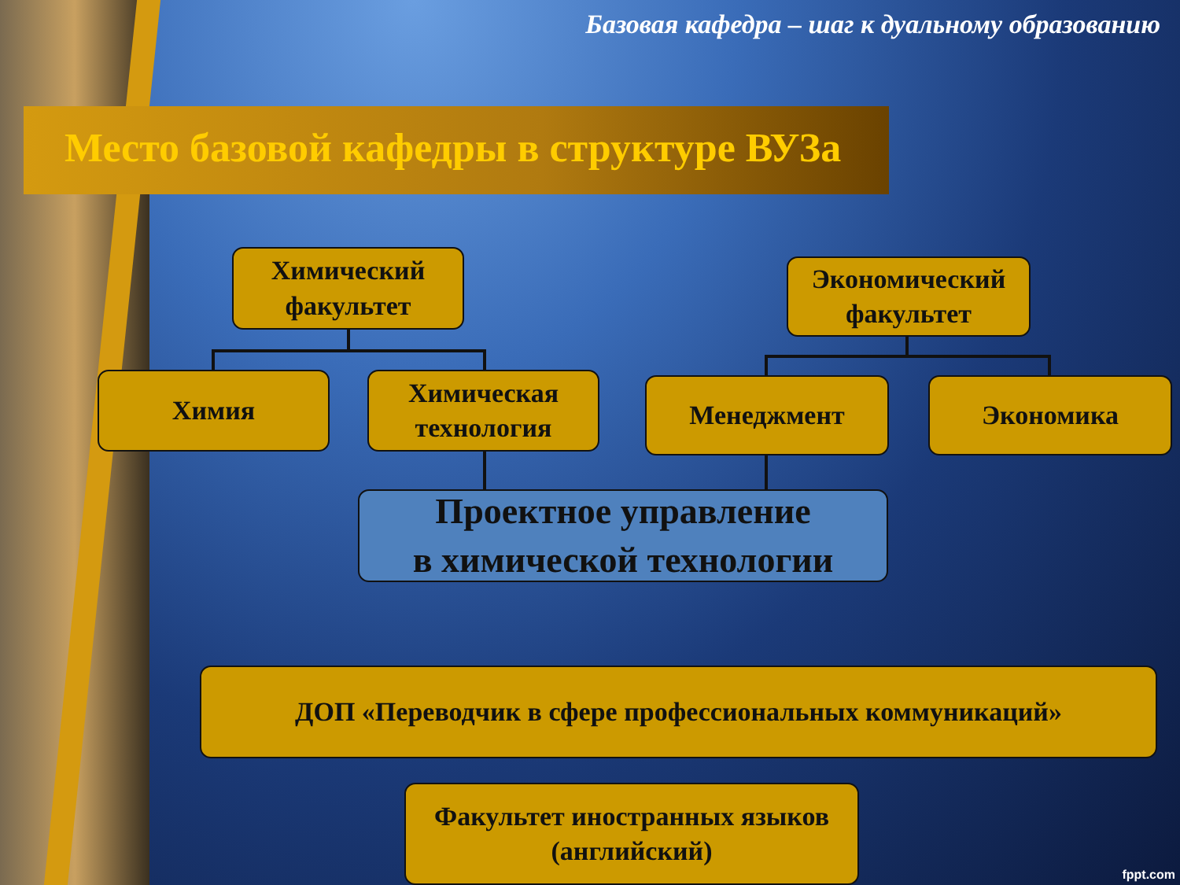Базовая кафедра – шаг к дуальному образованию
Место базовой кафедры в структуре ВУЗа
Химический
факультет
Экономический
факультет
Химия
Химическая
технология
Менеджмент Экономика
Проектное управление
в химической технологии
ДОП «Переводчик в сфере профессиональных коммуникаций»
Факультет иностранных языков
(английский)
fppt.com